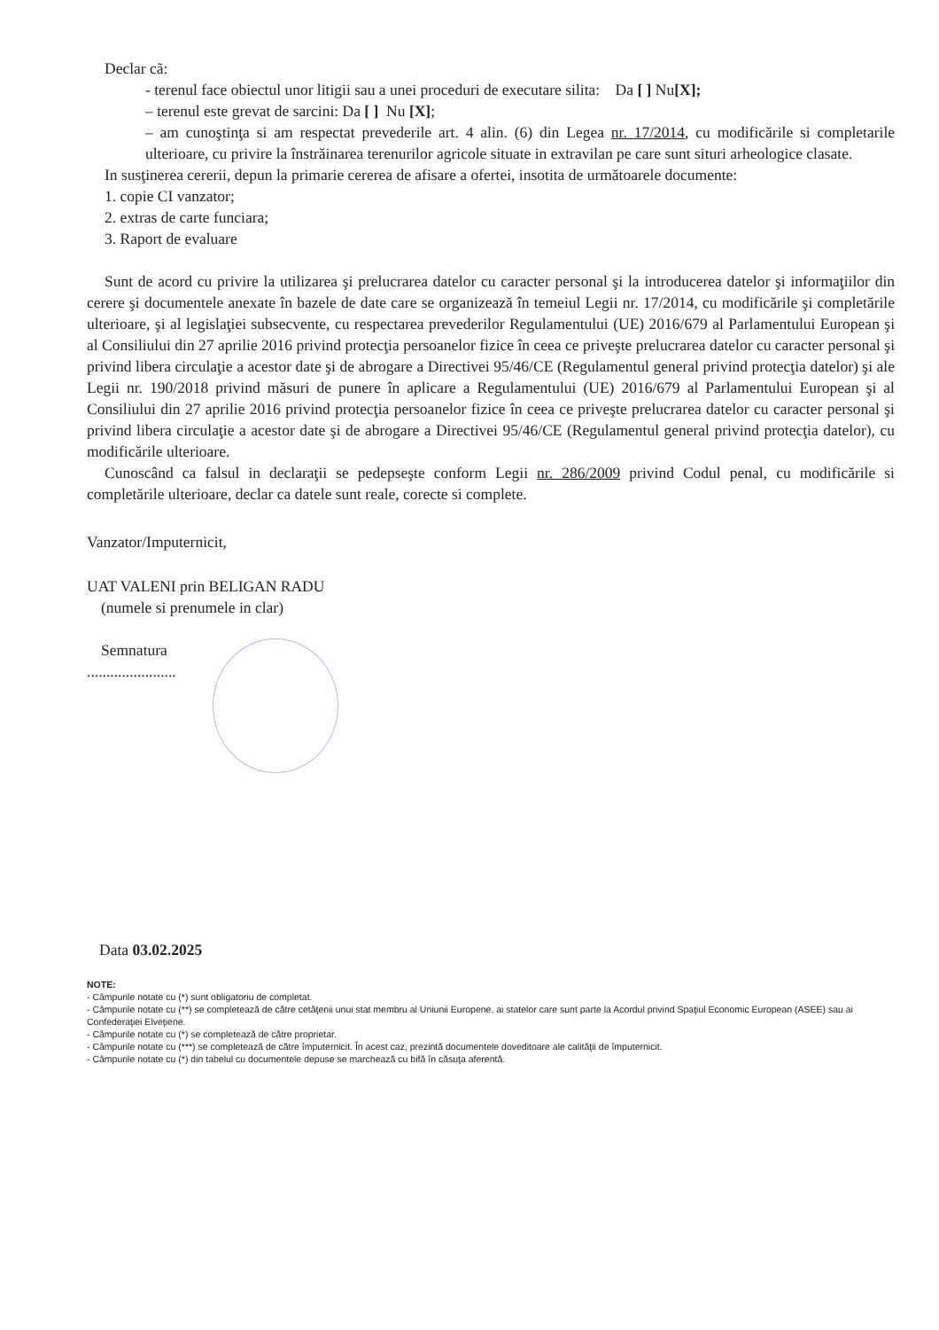Declar cã:
- terenul face obiectul unor litigii sau a unei proceduri de executare silita: Da [ ] Nu[X];
– terenul este grevat de sarcini: Da [ ] Nu [X];
– am cunoştinţa si am respectat prevederile art. 4 alin. (6) din Legea nr. 17/2014, cu modificările si completarile ulterioare, cu privire la înstrăinarea terenurilor agricole situate in extravilan pe care sunt situri arheologice clasate.
In susţinerea cererii, depun la primarie cererea de afisare a ofertei, insotita de următoarele documente:
1. copie CI vanzator;
2. extras de carte funciara;
3. Raport de evaluare
Sunt de acord cu privire la utilizarea şi prelucrarea datelor cu caracter personal şi la introducerea datelor şi informaţiilor din cerere şi documentele anexate în bazele de date care se organizează în temeiul Legii nr. 17/2014, cu modificările şi completările ulterioare, şi al legislaţiei subsecvente, cu respectarea prevederilor Regulamentului (UE) 2016/679 al Parlamentului European şi al Consiliului din 27 aprilie 2016 privind protecţia persoanelor fizice în ceea ce priveşte prelucrarea datelor cu caracter personal şi privind libera circulaţie a acestor date şi de abrogare a Directivei 95/46/CE (Regulamentul general privind protecţia datelor) şi ale Legii nr. 190/2018 privind măsuri de punere în aplicare a Regulamentului (UE) 2016/679 al Parlamentului European şi al Consiliului din 27 aprilie 2016 privind protecţia persoanelor fizice în ceea ce priveşte prelucrarea datelor cu caracter personal şi privind libera circulaţie a acestor date şi de abrogare a Directivei 95/46/CE (Regulamentul general privind protecţia datelor), cu modificările ulterioare.
Cunoscând ca falsul in declaraţii se pedepseşte conform Legii nr. 286/2009 privind Codul penal, cu modificările si completările ulterioare, declar ca datele sunt reale, corecte si complete.
Vanzator/Imputernicit,
UAT VALENI prin BELIGAN RADU
(numele si prenumele in clar)
Semnatura
.......................
Data 03.02.2025
NOTE:
- Câmpurile notate cu (*) sunt obligatoriu de completat.
- Câmpurile notate cu (**) se completează de către cetăţenii unui stat membru al Uniunii Europene, ai statelor care sunt parte la Acordul privind Spaţiul Economic European (ASEE) sau ai Confederaţiei Elveţiene.
- Câmpurile notate cu (*) se completează de către proprietar.
- Câmpurile notate cu (***) se completează de către împuternicit. În acest caz, prezintă documentele doveditoare ale calităţii de împuternicit.
- Câmpurile notate cu (*) din tabelul cu documentele depuse se marchează cu bifă în căsuţa aferentă.